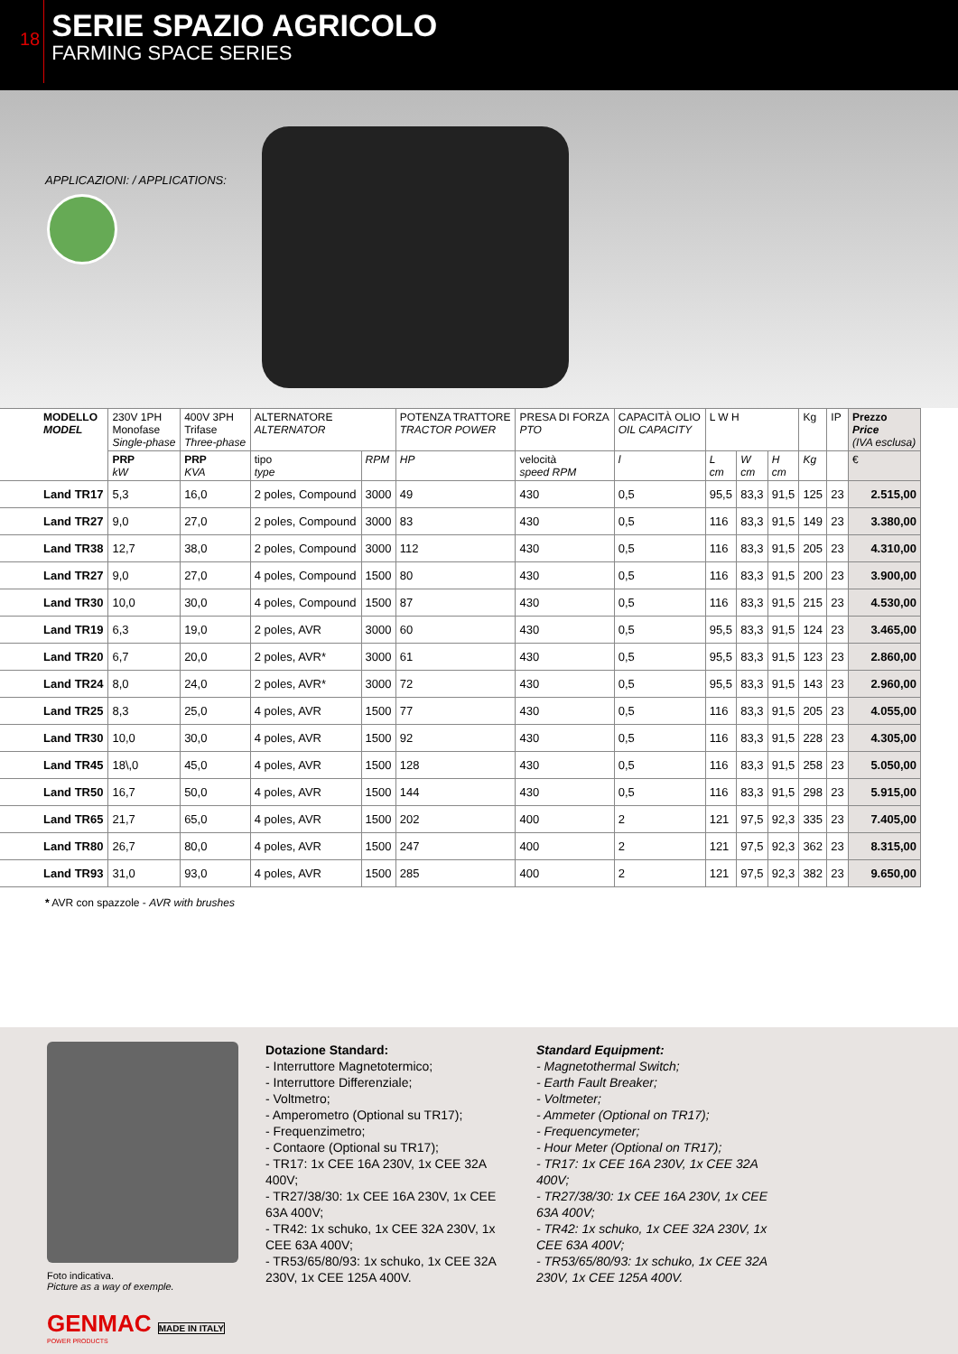18
SERIE SPAZIO AGRICOLO
FARMING SPACE SERIES
APPLICAZIONI: / APPLICATIONS:
| MODELLO MODEL | 230V 1PH Monofase Single-phase | 400V 3PH Trifase Three-phase | ALTERNATORE ALTERNATOR | | POTENZA TRATTORE TRACTOR POWER | PRESA DI FORZA PTO | CAPACITÀ OLIO OIL CAPACITY | L W H | | | Kg | IP | Prezzo Price (IVA esclusa) |
| --- | --- | --- | --- | --- | --- | --- | --- | --- | --- | --- | --- | --- | --- |
| | PRP kW | PRP KVA | tipo type | RPM | HP | velocità speed RPM | l | L cm | W cm | H cm | Kg | | € |
| Land TR17 | 5,3 | 16,0 | 2 poles, Compound | 3000 | 49 | 430 | 0,5 | 95,5 | 83,3 | 91,5 | 125 | 23 | 2.515,00 |
| Land TR27 | 9,0 | 27,0 | 2 poles, Compound | 3000 | 83 | 430 | 0,5 | 116 | 83,3 | 91,5 | 149 | 23 | 3.380,00 |
| Land TR38 | 12,7 | 38,0 | 2 poles, Compound | 3000 | 112 | 430 | 0,5 | 116 | 83,3 | 91,5 | 205 | 23 | 4.310,00 |
| Land TR27 | 9,0 | 27,0 | 4 poles, Compound | 1500 | 80 | 430 | 0,5 | 116 | 83,3 | 91,5 | 200 | 23 | 3.900,00 |
| Land TR30 | 10,0 | 30,0 | 4 poles, Compound | 1500 | 87 | 430 | 0,5 | 116 | 83,3 | 91,5 | 215 | 23 | 4.530,00 |
| Land TR19 | 6,3 | 19,0 | 2 poles, AVR | 3000 | 60 | 430 | 0,5 | 95,5 | 83,3 | 91,5 | 124 | 23 | 3.465,00 |
| Land TR20 | 6,7 | 20,0 | 2 poles, AVR* | 3000 | 61 | 430 | 0,5 | 95,5 | 83,3 | 91,5 | 123 | 23 | 2.860,00 |
| Land TR24 | 8,0 | 24,0 | 2 poles, AVR* | 3000 | 72 | 430 | 0,5 | 95,5 | 83,3 | 91,5 | 143 | 23 | 2.960,00 |
| Land TR25 | 8,3 | 25,0 | 4 poles, AVR | 1500 | 77 | 430 | 0,5 | 116 | 83,3 | 91,5 | 205 | 23 | 4.055,00 |
| Land TR30 | 10,0 | 30,0 | 4 poles, AVR | 1500 | 92 | 430 | 0,5 | 116 | 83,3 | 91,5 | 228 | 23 | 4.305,00 |
| Land TR45 | 18\,0 | 45,0 | 4 poles, AVR | 1500 | 128 | 430 | 0,5 | 116 | 83,3 | 91,5 | 258 | 23 | 5.050,00 |
| Land TR50 | 16,7 | 50,0 | 4 poles, AVR | 1500 | 144 | 430 | 0,5 | 116 | 83,3 | 91,5 | 298 | 23 | 5.915,00 |
| Land TR65 | 21,7 | 65,0 | 4 poles, AVR | 1500 | 202 | 400 | 2 | 121 | 97,5 | 92,3 | 335 | 23 | 7.405,00 |
| Land TR80 | 26,7 | 80,0 | 4 poles, AVR | 1500 | 247 | 400 | 2 | 121 | 97,5 | 92,3 | 362 | 23 | 8.315,00 |
| Land TR93 | 31,0 | 93,0 | 4 poles, AVR | 1500 | 285 | 400 | 2 | 121 | 97,5 | 92,3 | 382 | 23 | 9.650,00 |
* AVR con spazzole - AVR with brushes
Foto indicativa.
Picture as a way of exemple.
GENMAC MADE IN ITALY
POWER PRODUCTS
Dotazione Standard:
- Interruttore Magnetotermico;
- Interruttore Differenziale;
- Voltmetro;
- Amperometro (Optional su TR17);
- Frequenzimetro;
- Contaore (Optional su TR17);
- TR17: 1x CEE 16A 230V, 1x CEE 32A 400V;
- TR27/38/30: 1x CEE 16A 230V, 1x CEE 63A 400V;
- TR42: 1x schuko, 1x CEE 32A 230V, 1x CEE 63A 400V;
- TR53/65/80/93: 1x schuko, 1x CEE 32A 230V, 1x CEE 125A 400V.
Standard Equipment:
- Magnetothermal Switch;
- Earth Fault Breaker;
- Voltmeter;
- Ammeter (Optional on TR17);
- Frequencymeter;
- Hour Meter (Optional on TR17);
- TR17: 1x CEE 16A 230V, 1x CEE 32A 400V;
- TR27/38/30: 1x CEE 16A 230V, 1x CEE 63A 400V;
- TR42: 1x schuko, 1x CEE 32A 230V, 1x CEE 63A 400V;
- TR53/65/80/93: 1x schuko, 1x CEE 32A 230V, 1x CEE 125A 400V.